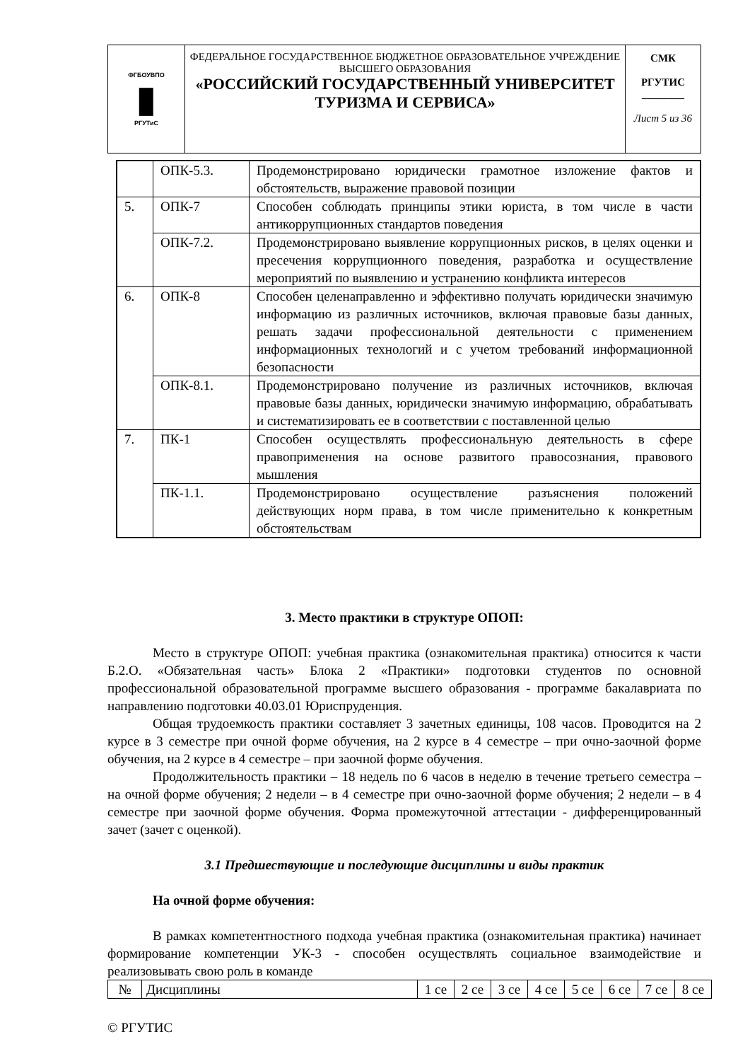| ФГБОУВПО ▮ РГУТиС | ФЕДЕРАЛЬНОЕ ГОСУДАРСТВЕННОЕ БЮДЖЕТНОЕ ОБРАЗОВАТЕЛЬНОЕ УЧРЕЖДЕНИЕ ВЫСШЕГО ОБРАЗОВАНИЯ «РОССИЙСКИЙ ГОСУДАРСТВЕННЫЙ УНИВЕРСИТЕТ ТУРИЗМА И СЕРВИСА» | СМК РГУТИС ________ Лист 5 из 36 |
| | ОПК-5.3. | Продемонстрировано юридически грамотное изложение фактов и обстоятельств, выражение правовой позиции |
| 5. | ОПК-7 | Способен соблюдать принципы этики юриста, в том числе в части антикоррупционных стандартов поведения |
| | ОПК-7.2. | Продемонстрировано выявление коррупционных рисков, в целях оценки и пресечения коррупционного поведения, разработка и осуществление мероприятий по выявлению и устранению конфликта интересов |
| 6. | ОПК-8 | Способен целенаправленно и эффективно получать юридически значимую информацию из различных источников, включая правовые базы данных, решать задачи профессиональной деятельности с применением информационных технологий и с учетом требований информационной безопасности |
| | ОПК-8.1. | Продемонстрировано получение из различных источников, включая правовые базы данных, юридически значимую информацию, обрабатывать и систематизировать ее в соответствии с поставленной целью |
| 7. | ПК-1 | Способен осуществлять профессиональную деятельность в сфере правоприменения на основе развитого правосознания, правового мышления |
| | ПК-1.1. | Продемонстрировано осуществление разъяснения положений действующих норм права, в том числе применительно к конкретным обстоятельствам |
3. Место практики в структуре ОПОП:
Место в структуре ОПОП: учебная практика (ознакомительная практика) относится к части Б.2.О. «Обязательная часть» Блока 2 «Практики» подготовки студентов по основной профессиональной образовательной программе высшего образования - программе бакалавриата по направлению подготовки 40.03.01 Юриспруденция.
Общая трудоемкость практики составляет 3 зачетных единицы, 108 часов. Проводится на 2 курсе в 3 семестре при очной форме обучения, на 2 курсе в 4 семестре – при очно-заочной форме обучения, на 2 курсе в 4 семестре – при заочной форме обучения.
Продолжительность практики – 18 недель по 6 часов в неделю в течение третьего семестра – на очной форме обучения; 2 недели – в 4 семестре при очно-заочной форме обучения; 2 недели – в 4 семестре при заочной форме обучения. Форма промежуточной аттестации - дифференцированный зачет (зачет с оценкой).
3.1 Предшествующие и последующие дисциплины и виды практик
На очной форме обучения:
В рамках компетентностного подхода учебная практика (ознакомительная практика) начинает формирование компетенции УК-3 - способен осуществлять социальное взаимодействие и реализовывать свою роль в команде
| № | Дисциплины | 1 се | 2 се | 3 се | 4 се | 5 се | 6 се | 7 се | 8 се |
© РГУТИС